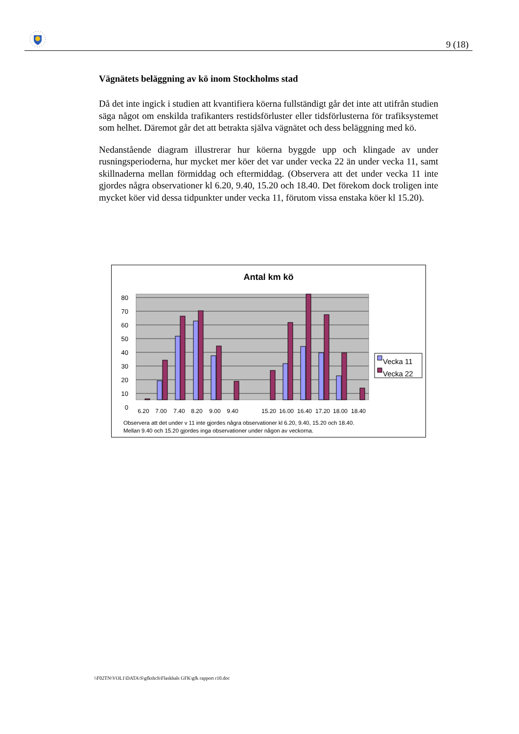9 (18)
Vägnätets beläggning av kö inom Stockholms stad
Då det inte ingick i studien att kvantifiera köerna fullständigt går det inte att utifrån studien säga något om enskilda trafikanters restidsförluster eller tidsförlusterna för trafiksystemet som helhet. Däremot går det att betrakta själva vägnätet och dess beläggning med kö.
Nedanstående diagram illustrerar hur köerna byggde upp och klingade av under rusningsperioderna, hur mycket mer köer det var under vecka 22 än under vecka 11, samt skillnaderna mellan förmiddag och eftermiddag. (Observera att det under vecka 11 inte gjordes några observationer kl 6.20, 9.40, 15.20 och 18.40. Det förekom dock troligen inte mycket köer vid dessa tidpunkter under vecka 11, förutom vissa enstaka köer kl 15.20).
Antal km kö
80
70
60
50
40
30
20
10
0
6.20
7.00
7.40
8.20
9.00
9.40
15.20
16.00
16.40
17.20
18.00
18.40
Vecka 11
Vecka 22
Observera att det under v 11 inte gjordes några observationer kl 6.20, 9.40, 15.20 och 18.40.
Mellan 9.40 och 15.20 gjordes inga observationer under någon av veckorna.
\\F02TN\VOL1\DATA\S\gfkshch\Flaskhals GFK\gfk rapport r10.doc